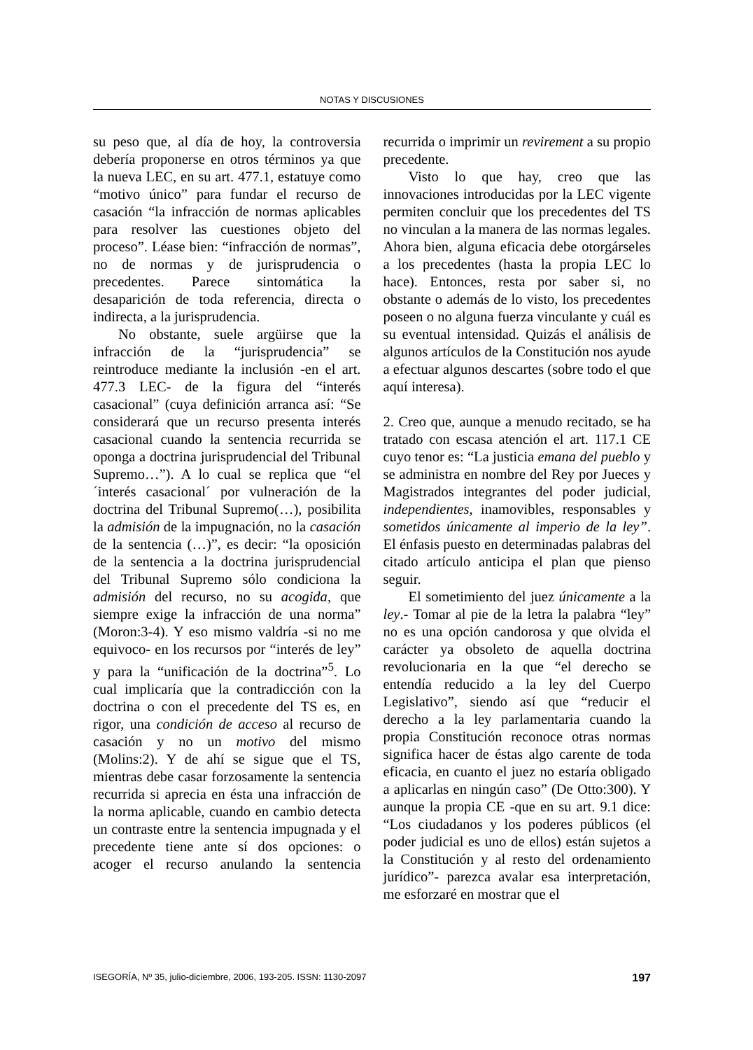NOTAS Y DISCUSIONES
su peso que, al día de hoy, la controversia debería proponerse en otros términos ya que la nueva LEC, en su art. 477.1, estatuye como “motivo único” para fundar el recurso de casación “la infracción de normas aplicables para resolver las cuestiones objeto del proceso”. Léase bien: “infracción de normas”, no de normas y de jurisprudencia o precedentes. Parece sintomática la desaparición de toda referencia, directa o indirecta, a la jurisprudencia.
No obstante, suele argüirse que la infracción de la “jurisprudencia” se reintroduce mediante la inclusión -en el art. 477.3 LEC- de la figura del “interés casacional” (cuya definición arranca así: “Se considerará que un recurso presenta interés casacional cuando la sentencia recurrida se oponga a doctrina jurisprudencial del Tribunal Supremo…”). A lo cual se replica que “el ´interés casacional´ por vulneración de la doctrina del Tribunal Supremo(…), posibilita la admisión de la impugnación, no la casación de la sentencia (…)”, es decir: “la oposición de la sentencia a la doctrina jurisprudencial del Tribunal Supremo sólo condiciona la admisión del recurso, no su acogida, que siempre exige la infracción de una norma” (Moron:3-4). Y eso mismo valdría -si no me equivoco- en los recursos por “interés de ley” y para la “unificación de la doctrina”<sup>5</sup>. Lo cual implicaría que la contradicción con la doctrina o con el precedente del TS es, en rigor, una condición de acceso al recurso de casación y no un motivo del mismo (Molins:2). Y de ahí se sigue que el TS, mientras debe casar forzosamente la sentencia recurrida si aprecia en ésta una infracción de la norma aplicable, cuando en cambio detecta un contraste entre la sentencia impugnada y el precedente tiene ante sí dos opciones: o acoger el recurso anulando la sentencia recurrida o imprimir un revirement a su propio precedente.
Visto lo que hay, creo que las innovaciones introducidas por la LEC vigente permiten concluir que los precedentes del TS no vinculan a la manera de las normas legales. Ahora bien, alguna eficacia debe otorgárseles a los precedentes (hasta la propia LEC lo hace). Entonces, resta por saber si, no obstante o además de lo visto, los precedentes poseen o no alguna fuerza vinculante y cuál es su eventual intensidad. Quizás el análisis de algunos artículos de la Constitución nos ayude a efectuar algunos descartes (sobre todo el que aquí interesa).
2. Creo que, aunque a menudo recitado, se ha tratado con escasa atención el art. 117.1 CE cuyo tenor es: “La justicia emana del pueblo y se administra en nombre del Rey por Jueces y Magistrados integrantes del poder judicial, independientes, inamovibles, responsables y sometidos únicamente al imperio de la ley”. El énfasis puesto en determinadas palabras del citado artículo anticipa el plan que pienso seguir.
El sometimiento del juez únicamente a la ley.- Tomar al pie de la letra la palabra “ley” no es una opción candorosa y que olvida el carácter ya obsoleto de aquella doctrina revolucionaria en la que “el derecho se entendía reducido a la ley del Cuerpo Legislativo”, siendo así que “reducir el derecho a la ley parlamentaria cuando la propia Constitución reconoce otras normas significa hacer de éstas algo carente de toda eficacia, en cuanto el juez no estaría obligado a aplicarlas en ningún caso” (De Otto:300). Y aunque la propia CE -que en su art. 9.1 dice: “Los ciudadanos y los poderes públicos (el poder judicial es uno de ellos) están sujetos a la Constitución y al resto del ordenamiento jurídico”- parezca avalar esa interpretación, me esforzaré en mostrar que el
ISEGORÍA, Nº 35, julio-diciembre, 2006, 193-205. ISSN: 1130-2097 197